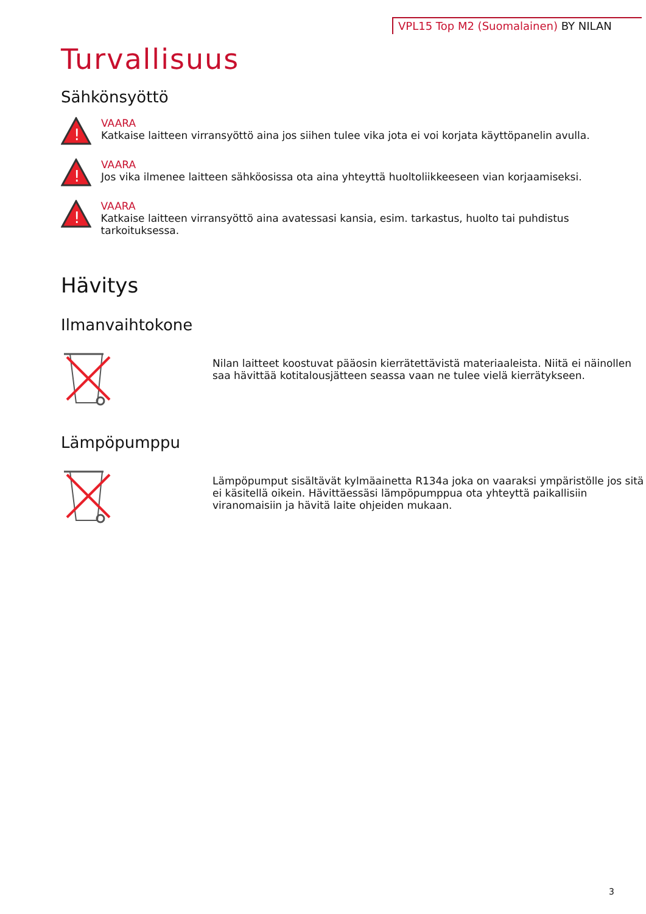VPL15 Top M2 (Suomalainen) BY NILAN
Turvallisuus
Sähkönsyöttö
!
VAARA
Katkaise laitteen virransyöttö aina jos siihen tulee vika jota ei voi korjata käyttöpanelin avulla.
!
VAARA
Jos vika ilmenee laitteen sähköosissa ota aina yhteyttä huoltoliikkeeseen vian korjaamiseksi.
!
VAARA
Katkaise laitteen virransyöttö aina avatessasi kansia, esim. tarkastus, huolto tai puhdistus tarkoituksessa.
Hävitys
Ilmanvaihtokone
Nilan laitteet koostuvat pääosin kierrätettävistä materiaaleista. Niitä ei näinollen saa hävittää kotitalousjätteen seassa vaan ne tulee vielä kierrätykseen.
Lämpöpumppu
Lämpöpumput sisältävät kylmäainetta R134a joka on vaaraksi ympäristölle jos sitä ei käsitellä oikein. Hävittäessäsi lämpöpumppua ota yhteyttä paikallisiin viranomaisiin ja hävitä laite ohjeiden mukaan.
3